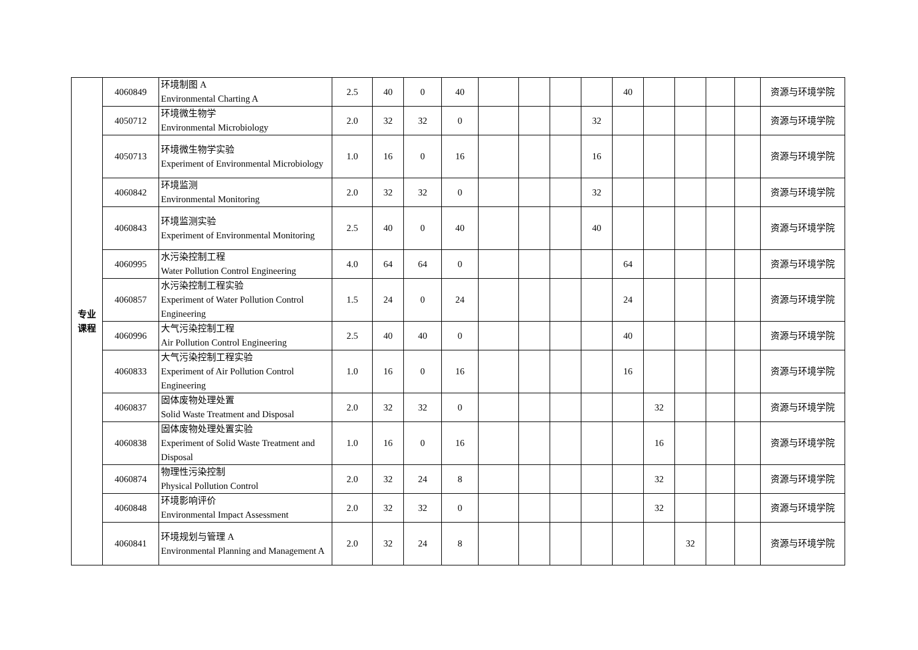| 专业 课程 | 4060849 | 环境制图 A Environmental Charting A | 2.5 | 40 | 0 | 40 | | | | | 40 | | | | | 资源与环境学院 |
| | 4050712 | 环境微生物学 Environmental Microbiology | 2.0 | 32 | 32 | 0 | | | | 32 | | | | | | 资源与环境学院 |
| | 4050713 | 环境微生物学实验 Experiment of Environmental Microbiology | 1.0 | 16 | 0 | 16 | | | | 16 | | | | | | 资源与环境学院 |
| | 4060842 | 环境监测 Environmental Monitoring | 2.0 | 32 | 32 | 0 | | | | 32 | | | | | | 资源与环境学院 |
| | 4060843 | 环境监测实验 Experiment of Environmental Monitoring | 2.5 | 40 | 0 | 40 | | | | 40 | | | | | | 资源与环境学院 |
| | 4060995 | 水污染控制工程 Water Pollution Control Engineering | 4.0 | 64 | 64 | 0 | | | | | 64 | | | | | 资源与环境学院 |
| | 4060857 | 水污染控制工程实验 Experiment of Water Pollution Control Engineering | 1.5 | 24 | 0 | 24 | | | | | 24 | | | | | 资源与环境学院 |
| | 4060996 | 大气污染控制工程 Air Pollution Control Engineering | 2.5 | 40 | 40 | 0 | | | | | 40 | | | | | 资源与环境学院 |
| | 4060833 | 大气污染控制工程实验 Experiment of Air Pollution Control Engineering | 1.0 | 16 | 0 | 16 | | | | | 16 | | | | | 资源与环境学院 |
| | 4060837 | 固体废物处理处置 Solid Waste Treatment and Disposal | 2.0 | 32 | 32 | 0 | | | | | | 32 | | | | 资源与环境学院 |
| | 4060838 | 固体废物处理处置实验 Experiment of Solid Waste Treatment and Disposal | 1.0 | 16 | 0 | 16 | | | | | | 16 | | | | 资源与环境学院 |
| | 4060874 | 物理性污染控制 Physical Pollution Control | 2.0 | 32 | 24 | 8 | | | | | | 32 | | | | 资源与环境学院 |
| | 4060848 | 环境影响评价 Environmental Impact Assessment | 2.0 | 32 | 32 | 0 | | | | | | 32 | | | | 资源与环境学院 |
| | 4060841 | 环境规划与管理 A Environmental Planning and Management A | 2.0 | 32 | 24 | 8 | | | | | | | 32 | | | 资源与环境学院 |